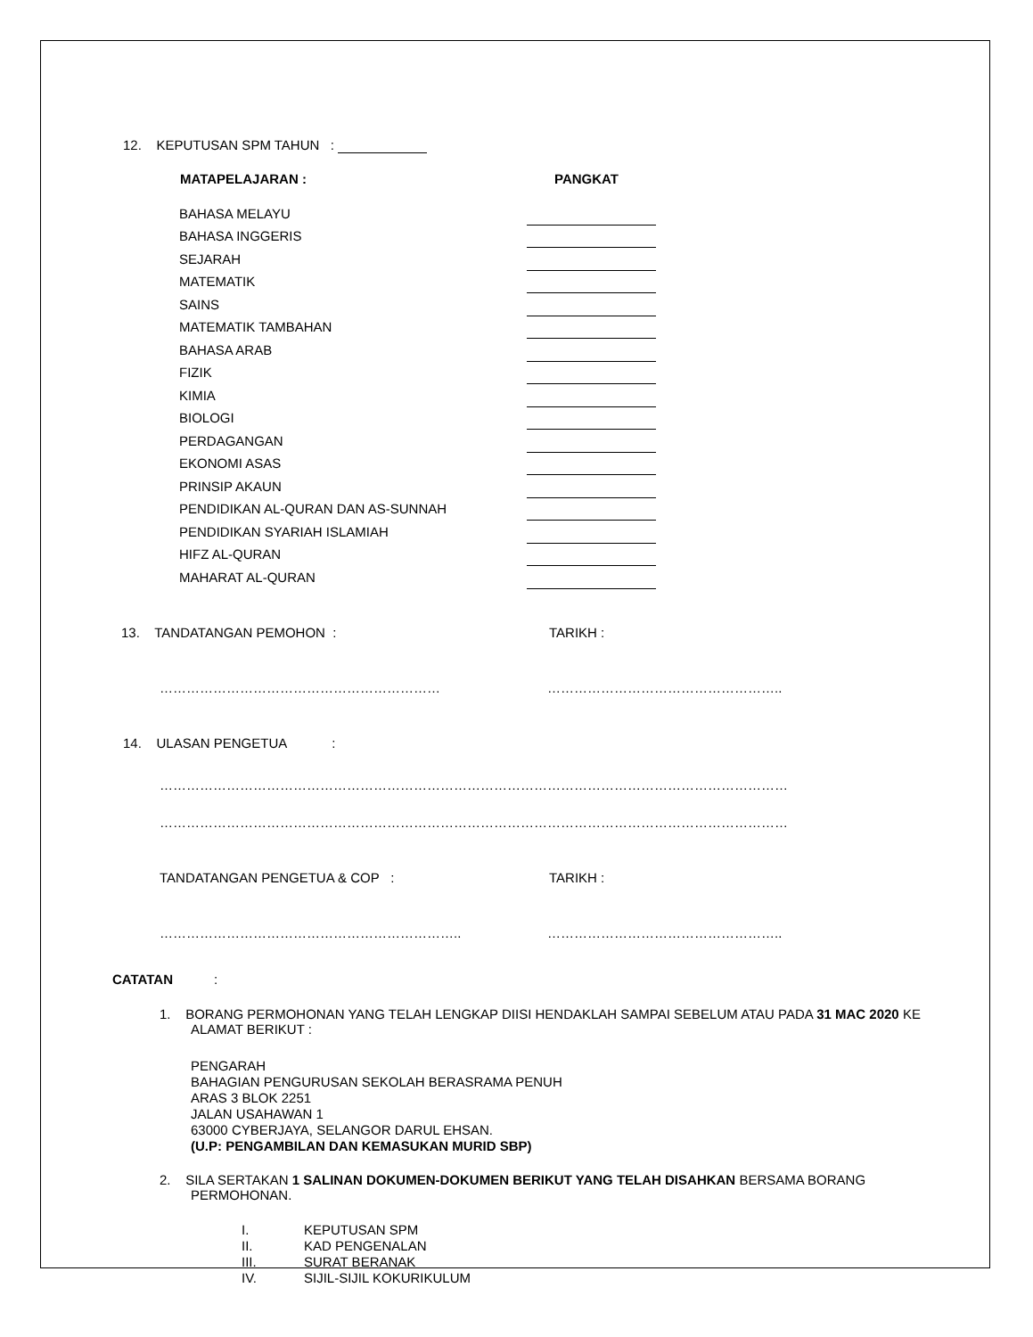12. KEPUTUSAN SPM TAHUN :
MATAPELAJARAN : PANGKAT
| BAHASA MELAYU | |
| BAHASA INGGERIS | |
| SEJARAH | |
| MATEMATIK | |
| SAINS | |
| MATEMATIK TAMBAHAN | |
| BAHASA ARAB | |
| FIZIK | |
| KIMIA | |
| BIOLOGI | |
| PERDAGANGAN | |
| EKONOMI ASAS | |
| PRINSIP AKAUN | |
| PENDIDIKAN AL-QURAN DAN AS-SUNNAH | |
| PENDIDIKAN SYARIAH ISLAMIAH | |
| HIFZ AL-QURAN | |
| MAHARAT AL-QURAN | |
13. TANDATANGAN PEMOHON : TARIKH :
……………………………………………………… ……………………………………………..
14. ULASAN PENGETUA :
……………………………………………………………………………………………………………………………
……………………………………………………………………………………………………………………………
TANDATANGAN PENGETUA & COP : TARIKH :
………………………………………………………….. ……………………………………………..
CATATAN :
1. BORANG PERMOHONAN YANG TELAH LENGKAP DIISI HENDAKLAH SAMPAI SEBELUM ATAU PADA 31 MAC 2020 KE ALAMAT BERIKUT :
PENGARAH
BAHAGIAN PENGURUSAN SEKOLAH BERASRAMA PENUH
ARAS 3 BLOK 2251
JALAN USAHAWAN 1
63000 CYBERJAYA, SELANGOR DARUL EHSAN.
(U.P: PENGAMBILAN DAN KEMASUKAN MURID SBP)
2. SILA SERTAKAN 1 SALINAN DOKUMEN-DOKUMEN BERIKUT YANG TELAH DISAHKAN BERSAMA BORANG PERMOHONAN.
I. KEPUTUSAN SPM
II. KAD PENGENALAN
III. SURAT BERANAK
IV. SIJIL-SIJIL KOKURIKULUM